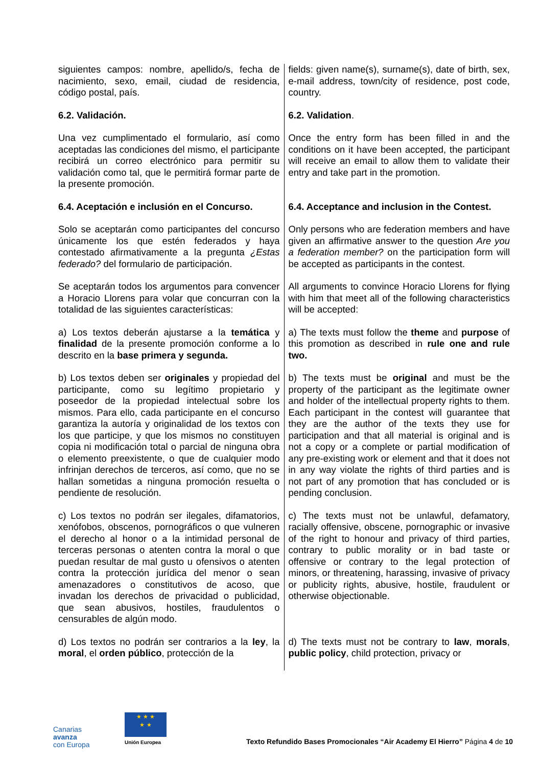| siguientes campos: nombre, apellido/s, fecha de nacimiento, sexo, email, ciudad de residencia, código postal, país. | fields: given name(s), surname(s), date of birth, sex, e-mail address, town/city of residence, post code, country. |
| 6.2. Validación. | 6.2. Validation . |
| Una vez cumplimentado el formulario, así como aceptadas las condiciones del mismo, el participante recibirá un correo electrónico para permitir su validación como tal, que le permitirá formar parte de la presente promoción. | Once the entry form has been filled in and the conditions on it have been accepted, the participant will receive an email to allow them to validate their entry and take part in the promotion. |
| 6.4. Aceptación e inclusión en el Concurso. | 6.4. Acceptance and inclusion in the Contest. |
| Solo se aceptarán como participantes del concurso únicamente los que estén federados y haya contestado afirmativamente a la pregunta ¿Estas federado? del formulario de participación. | Only persons who are federation members and have given an affirmative answer to the question Are you a federation member? on the participation form will be accepted as participants in the contest. |
| Se aceptarán todos los argumentos para convencer a Horacio Llorens para volar que concurran con la totalidad de las siguientes características: | All arguments to convince Horacio Llorens for flying with him that meet all of the following characteristics will be accepted: |
| a) Los textos deberán ajustarse a la temática y finalidad de la presente promoción conforme a lo descrito en la base primera y segunda. | a) The texts must follow the theme and purpose of this promotion as described in rule one and rule two. |
| b) Los textos deben ser originales y propiedad del participante, como su legítimo propietario y poseedor de la propiedad intelectual sobre los mismos. Para ello, cada participante en el concurso garantiza la autoría y originalidad de los textos con los que participe, y que los mismos no constituyen copia ni modificación total o parcial de ninguna obra o elemento preexistente, o que de cualquier modo infrinjan derechos de terceros, así como, que no se hallan sometidas a ninguna promoción resuelta o pendiente de resolución. | b) The texts must be original and must be the property of the participant as the legitimate owner and holder of the intellectual property rights to them. Each participant in the contest will guarantee that they are the author of the texts they use for participation and that all material is original and is not a copy or a complete or partial modification of any pre-existing work or element and that it does not in any way violate the rights of third parties and is not part of any promotion that has concluded or is pending conclusion. |
| c) Los textos no podrán ser ilegales, difamatorios, xenófobos, obscenos, pornográficos o que vulneren el derecho al honor o a la intimidad personal de terceras personas o atenten contra la moral o que puedan resultar de mal gusto u ofensivos o atenten contra la protección jurídica del menor o sean amenazadores o constitutivos de acoso, que invadan los derechos de privacidad o publicidad, que sean abusivos, hostiles, fraudulentos o censurables de algún modo. | c) The texts must not be unlawful, defamatory, racially offensive, obscene, pornographic or invasive of the right to honour and privacy of third parties, contrary to public morality or in bad taste or offensive or contrary to the legal protection of minors, or threatening, harassing, invasive of privacy or publicity rights, abusive, hostile, fraudulent or otherwise objectionable. |
| d) Los textos no podrán ser contrarios a la ley , la moral , el orden público , protección de la | d) The texts must not be contrary to law , morals , public policy , child protection, privacy or |
Canarias
avanza
con Europa
★ ★ ★
★ ★
Unión Europea
Texto Refundido Bases Promocionales “Air Academy El Hierro” Página 4 de 10